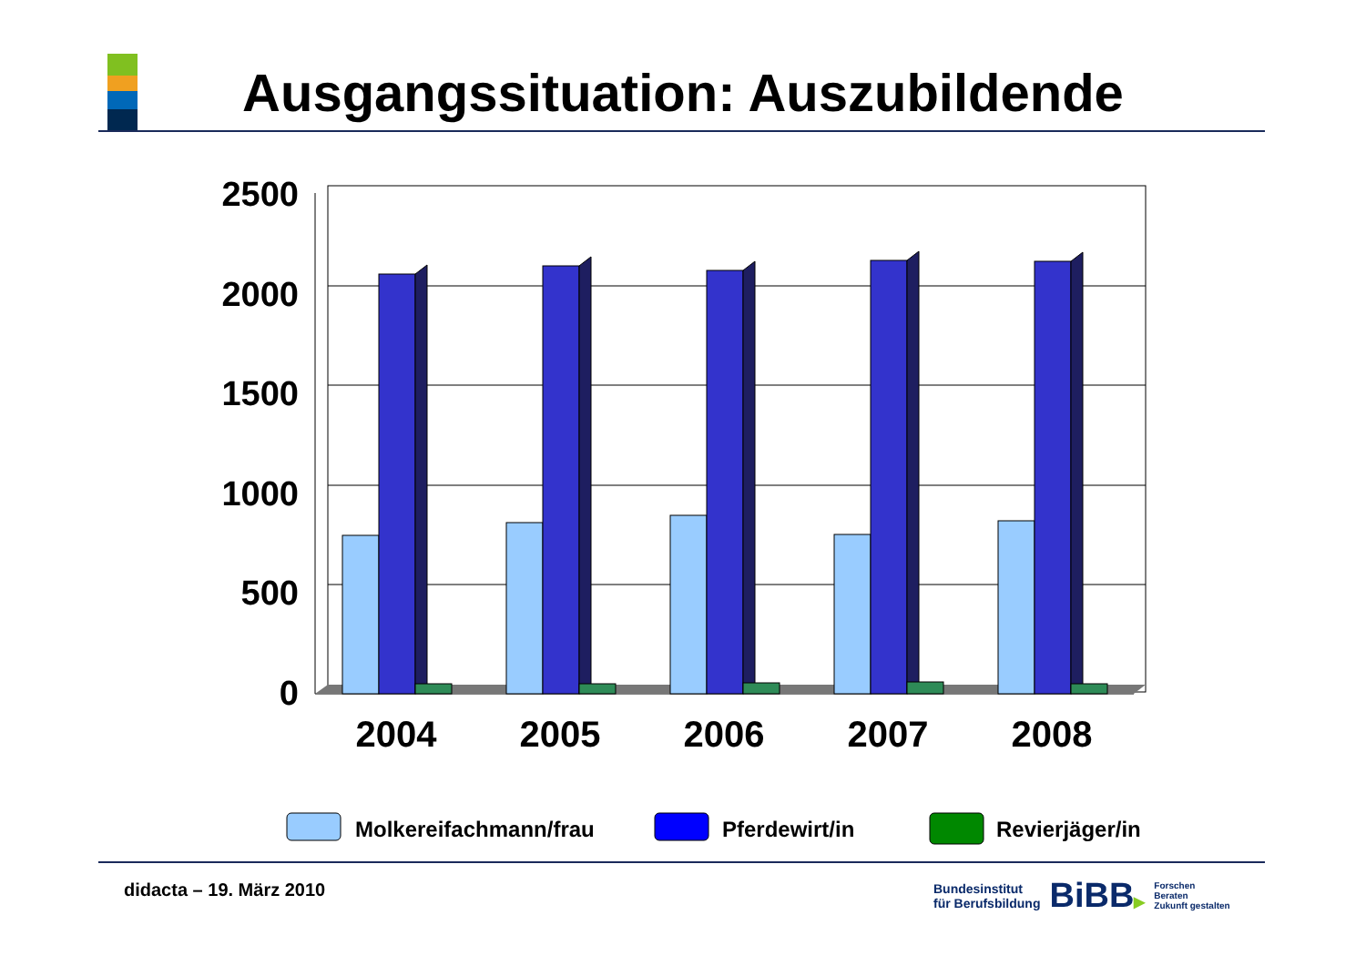Ausgangssituation: Auszubildende
2500
2000
1500
1000
500
0
2004
2005
2006
2007
2008
Molkereifachmann/frau
Pferdewirt/in
Revierjäger/in
didacta – 19. März 2010
Bundesinstitut
für Berufsbildung
BiBB▶
Forschen
Beraten
Zukunft gestalten